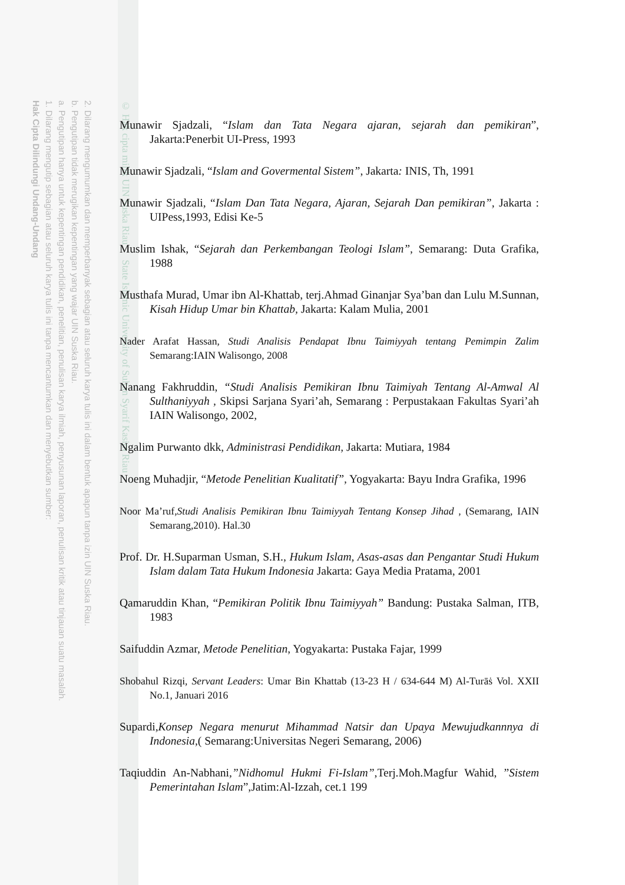2. Dilarang mengumumkan dan memperbanyak sebagian atau seluruh karya tulis ini dalam bentuk apapun tanpa izin UIN Suska Riau.
b. Pengutipan tidak merugikan kepentingan yang wajar UIN Suska Riau.
a. Pengutipan hanya untuk kepentingan pendidikan, penelitian, penulisan karya ilmiah, penyusunan laporan, penulisan kritik atau tinjauan suatu masalah.
1. Dilarang mengutip sebagian atau seluruh karya tulis ini tanpa mencantumkan dan menyebutkan sumber:
Hak Cipta Dilindungi Undang-Undang
© Hak cipta milik UIN Suska Riau State Islamic University of Sultan Syarif Kasim Riau
Munawir Sjadzali, “Islam dan Tata Negara ajaran, sejarah dan pemikiran”, Jakarta:Penerbit UI-Press, 1993
Munawir Sjadzali, “Islam and Govermental Sistem”, Jakarta: INIS, Th, 1991
Munawir Sjadzali, “Islam Dan Tata Negara, Ajaran, Sejarah Dan pemikiran”, Jakarta : UIPess,1993, Edisi Ke-5
Muslim Ishak, “Sejarah dan Perkembangan Teologi Islam”, Semarang: Duta Grafika, 1988
Musthafa Murad, Umar ibn Al-Khattab, terj.Ahmad Ginanjar Sya’ban dan Lulu M.Sunnan, Kisah Hidup Umar bin Khattab, Jakarta: Kalam Mulia, 2001
Nader Arafat Hassan, Studi Analisis Pendapat Ibnu Taimiyyah tentang Pemimpin Zalim Semarang:IAIN Walisongo, 2008
Nanang Fakhruddin, “Studi Analisis Pemikiran Ibnu Taimiyah Tentang Al-Amwal Al Sulthaniyyah , Skipsi Sarjana Syari’ah, Semarang : Perpustakaan Fakultas Syari’ah IAIN Walisongo, 2002,
Ngalim Purwanto dkk, Administrasi Pendidikan, Jakarta: Mutiara, 1984
Noeng Muhadjir, “Metode Penelitian Kualitatif”, Yogyakarta: Bayu Indra Grafika, 1996
Noor Ma’ruf,Studi Analisis Pemikiran Ibnu Taimiyyah Tentang Konsep Jihad , (Semarang, IAIN Semarang,2010). Hal.30
Prof. Dr. H.Suparman Usman, S.H., Hukum Islam, Asas-asas dan Pengantar Studi Hukum Islam dalam Tata Hukum Indonesia Jakarta: Gaya Media Pratama, 2001
Qamaruddin Khan, “Pemikiran Politik Ibnu Taimiyyah” Bandung: Pustaka Salman, ITB, 1983
Saifuddin Azmar, Metode Penelitian, Yogyakarta: Pustaka Fajar, 1999
Shobahul Rizqi, Servant Leaders: Umar Bin Khattab (13-23 H / 634-644 M) Al-Turāṡ Vol. XXII No.1, Januari 2016
Supardi,Konsep Negara menurut Mihammad Natsir dan Upaya Mewujudkannnya di Indonesia,( Semarang:Universitas Negeri Semarang, 2006)
Taqiuddin An-Nabhani,”Nidhomul Hukmi Fi-Islam”,Terj.Moh.Magfur Wahid, ”Sistem Pemerintahan Islam”,Jatim:Al-Izzah, cet.1 199